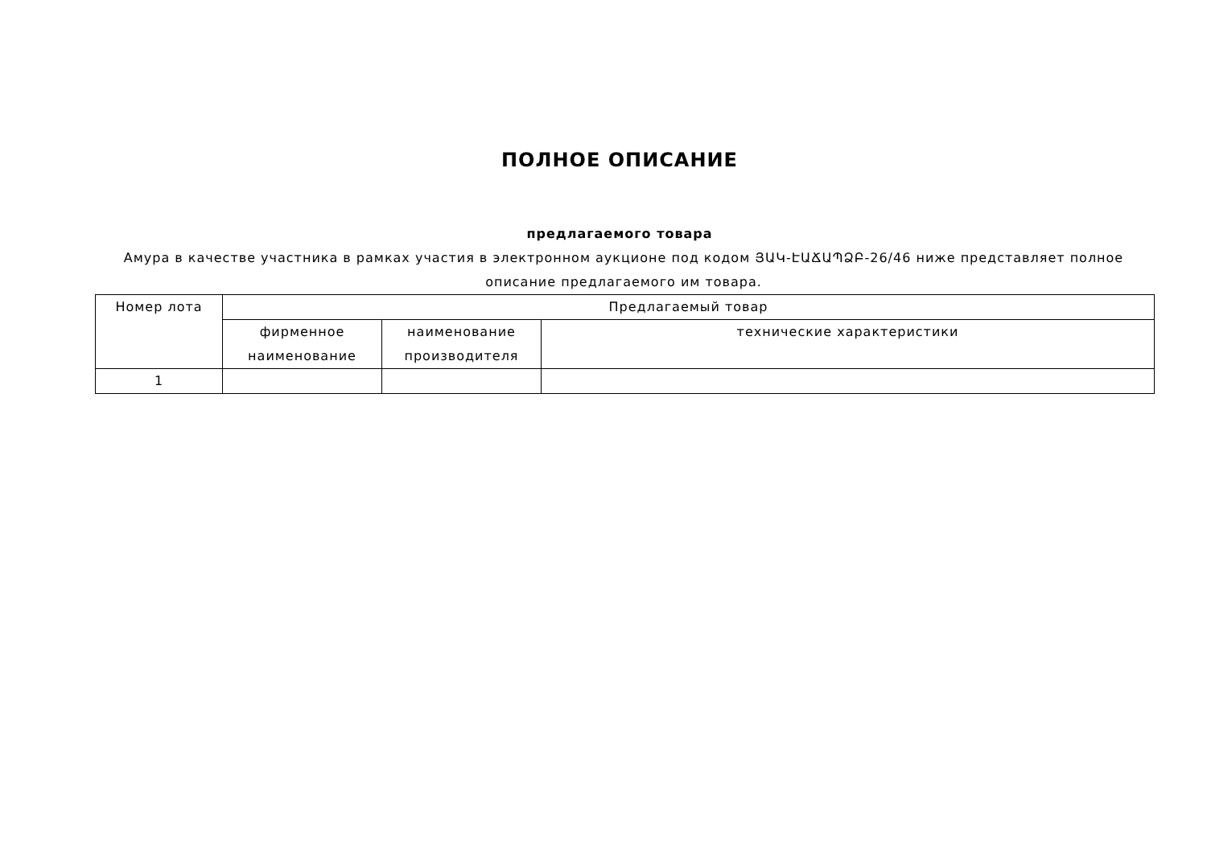ПОЛНОЕ ОПИСАНИЕ
предлагаемого товара
Амура в качестве участника в рамках участия в электронном аукционе под кодом ՅԱԿ-ԷԱՃԱՊՁԲ-26/46 ниже представляет полное описание предлагаемого им товара.
| Номер лота | Предлагаемый товар | | |
| --- | --- | --- | --- |
| | фирменное наименование | наименование производителя | технические характеристики |
| 1 | | | |